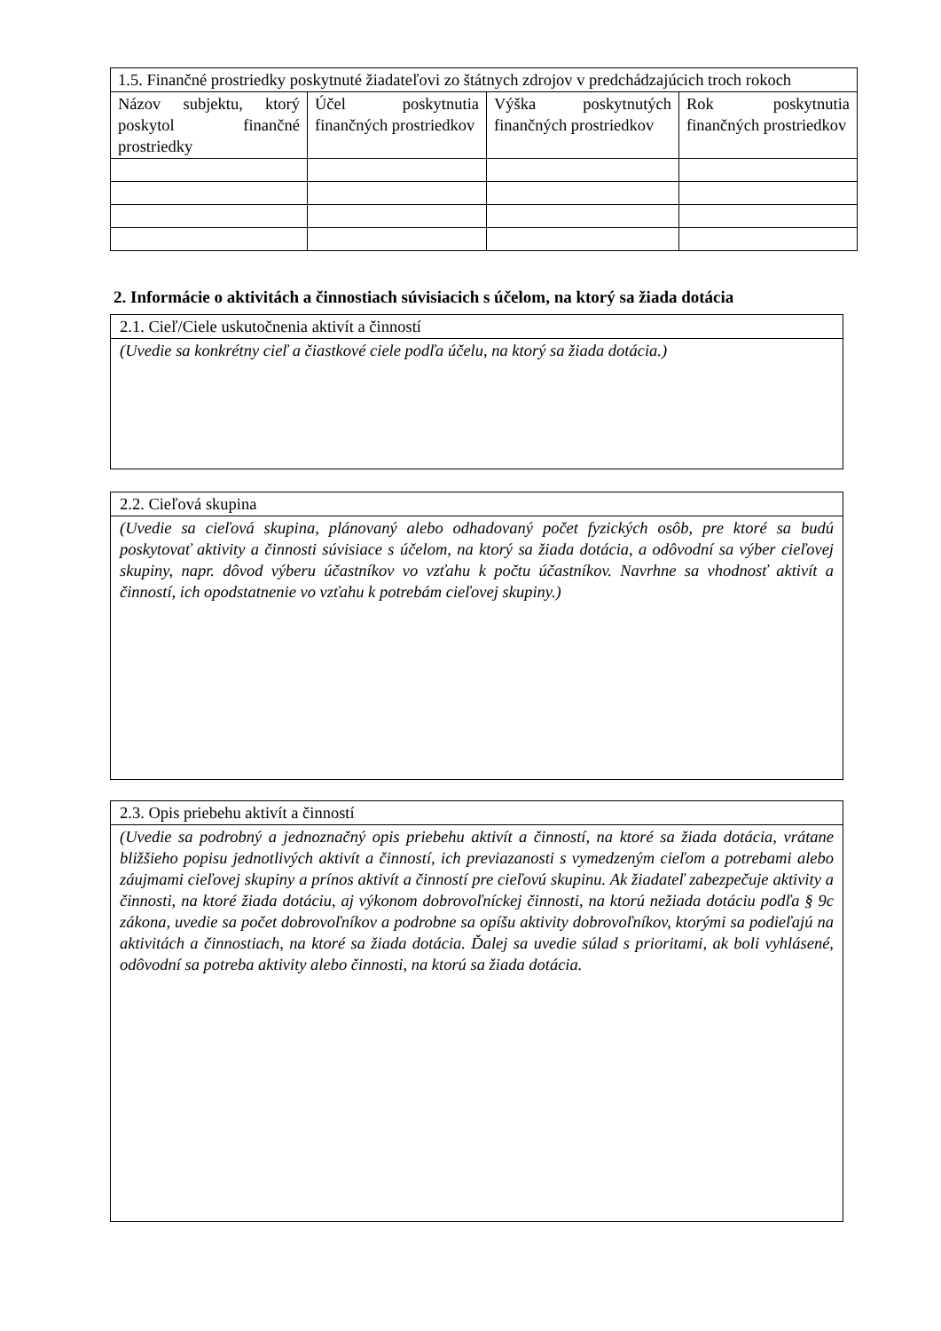| 1.5. Finančné prostriedky poskytnuté žiadateľovi zo štátnych zdrojov v predchádzajúcich troch rokoch | | | |
| --- | --- | --- | --- |
| Názov subjektu, ktorý poskytol finančné prostriedky | Účel poskytnutia finančných prostriedkov | Výška poskytnutých finančných prostriedkov | Rok poskytnutia finančných prostriedkov |
2. Informácie o aktivitách a činnostiach súvisiacich s účelom, na ktorý sa žiada dotácia
| 2.1. Cieľ/Ciele uskutočnenia aktivít a činností |
| (Uvedie sa konkrétny cieľ a čiastkové ciele podľa účelu, na ktorý sa žiada dotácia.) |
| 2.2. Cieľová skupina |
| (Uvedie sa cieľová skupina, plánovaný alebo odhadovaný počet fyzických osôb, pre ktoré sa budú poskytovať aktivity a činnosti súvisiace s účelom, na ktorý sa žiada dotácia, a odôvodní sa výber cieľovej skupiny, napr. dôvod výberu účastníkov vo vzťahu k počtu účastníkov. Navrhne sa vhodnosť aktivít a činností, ich opodstatnenie vo vzťahu k potrebám cieľovej skupiny.) |
| 2.3. Opis priebehu aktivít a činností |
| (Uvedie sa podrobný a jednoznačný opis priebehu aktivít a činností, na ktoré sa žiada dotácia, vrátane bližšieho popisu jednotlivých aktivít a činností, ich previazanosti s vymedzeným cieľom a potrebami alebo záujmami cieľovej skupiny a prínos aktivít a činností pre cieľovú skupinu. Ak žiadateľ zabezpečuje aktivity a činnosti, na ktoré žiada dotáciu, aj výkonom dobrovoľníckej činnosti, na ktorú nežiada dotáciu podľa § 9c zákona, uvedie sa počet dobrovoľníkov a podrobne sa opíšu aktivity dobrovoľníkov, ktorými sa podieľajú na aktivitách a činnostiach, na ktoré sa žiada dotácia. Ďalej sa uvedie súlad s prioritami, ak boli vyhlásené, odôvodní sa potreba aktivity alebo činnosti, na ktorú sa žiada dotácia. |